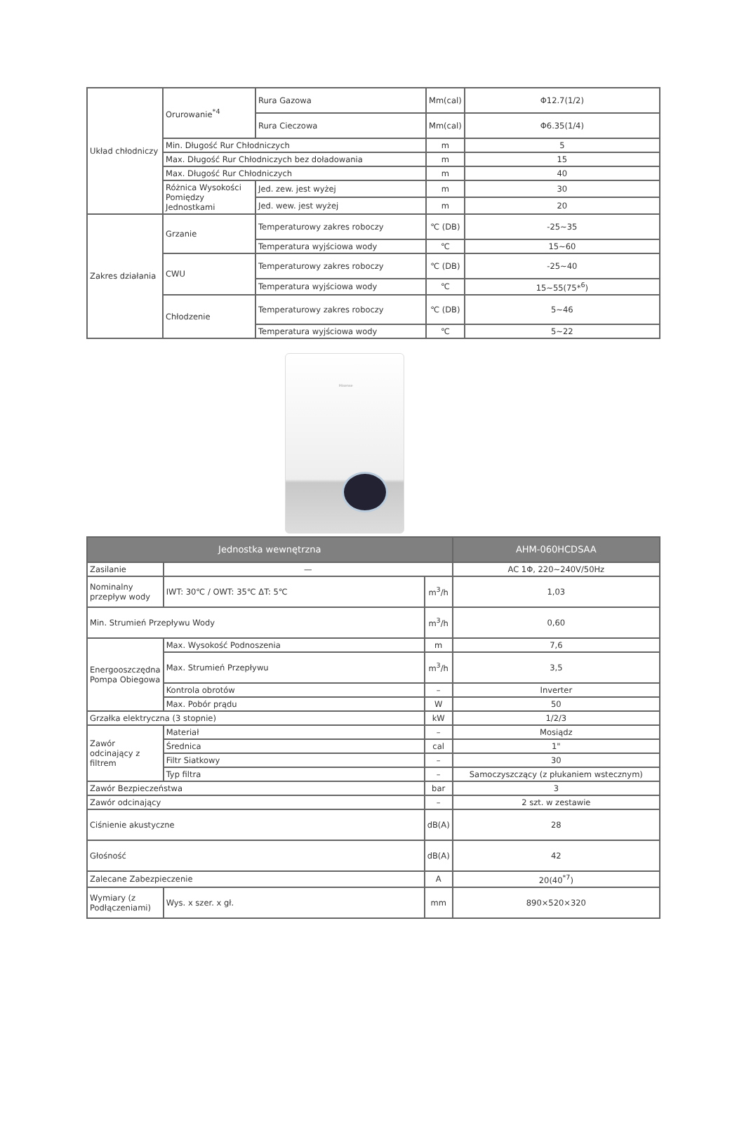| Układ chłodniczy | Orurowanie<sup>*4</sup> | Rura Gazowa | Mm(cal) | Φ12.7(1/2) |
| | | Rura Cieczowa | Mm(cal) | Φ6.35(1/4) |
| | Min. Długość Rur Chłodniczych | | m | 5 |
| | Max. Długość Rur Chłodniczych bez doładowania | | m | 15 |
| | Max. Długość Rur Chłodniczych | | m | 40 |
| | Różnica Wysokości Pomiędzy Jednostkami | Jed. zew. jest wyżej | m | 30 |
| | | Jed. wew. jest wyżej | m | 20 |
| Zakres działania | Grzanie | Temperaturowy zakres roboczy | ℃ (DB) | -25~35 |
| | | Temperatura wyjściowa wody | ℃ | 15~60 |
| | CWU | Temperaturowy zakres roboczy | ℃ (DB) | -25~40 |
| | | Temperatura wyjściowa wody | ℃ | 15~55(75*<sup>6</sup>) |
| | Chłodzenie | Temperaturowy zakres roboczy | ℃ (DB) | 5~46 |
| | | Temperatura wyjściowa wody | ℃ | 5~22 |
Hisense
| Jednostka wewnętrzna | | | AHM-060HCDSAA |
| --- | --- | --- | --- |
| Zasilanie | — | | AC 1Φ, 220~240V/50Hz |
| Nominalny przepływ wody | IWT: 30℃ / OWT: 35℃ ΔT: 5℃ | m<sup>3</sup>/h | 1,03 |
| Min. Strumień Przepływu Wody | | m<sup>3</sup>/h | 0,60 |
| Energooszczędna Pompa Obiegowa | Max. Wysokość Podnoszenia | m | 7,6 |
| | Max. Strumień Przepływu | m<sup>3</sup>/h | 3,5 |
| | Kontrola obrotów | – | Inverter |
| | Max. Pobór prądu | W | 50 |
| Grzałka elektryczna (3 stopnie) | | kW | 1/2/3 |
| Zawór odcinający z filtrem | Materiał | – | Mosiądz |
| | Średnica | cal | 1" |
| | Filtr Siatkowy | – | 30 |
| | Typ filtra | – | Samoczyszczący (z płukaniem wstecznym) |
| Zawór Bezpieczeństwa | | bar | 3 |
| Zawór odcinający | | – | 2 szt. w zestawie |
| Ciśnienie akustyczne | | dB(A) | 28 |
| Głośność | | dB(A) | 42 |
| Zalecane Zabezpieczenie | | A | 20(40<sup>*7</sup>) |
| Wymiary (z Podłączeniami) | Wys. x szer. x gł. | mm | 890×520×320 |